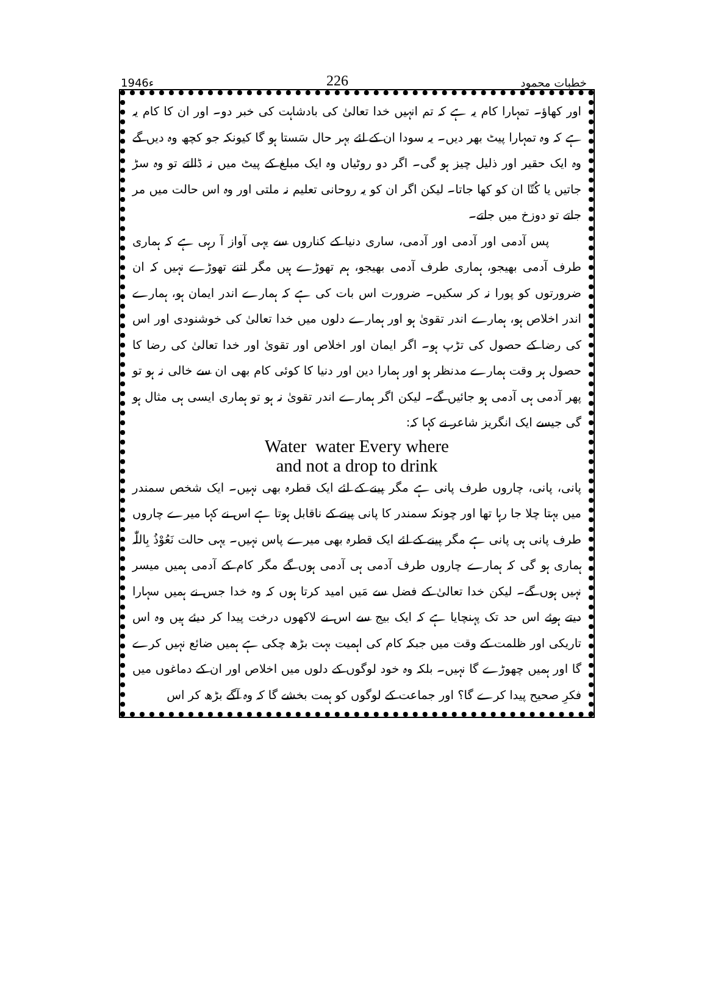1946ء 226 خطبات محمود
اور کھاؤ۔ تمہارا کام یہ ہے کہ تم انہیں خدا تعالیٰ کی بادشاہت کی خبر دو۔ اور ان کا کام یہ ہے کہ وہ تمہارا پیٹ بھر دیں۔ یہ سودا ان کے لئے بہر حال سَستا ہو گا کیونکہ جو کچھ وہ دیں گے وہ ایک حقیر اور ذلیل چیز ہو گی۔ اگر دو روٹیاں وہ ایک مبلغ کے پیٹ میں نہ ڈالتے تو وہ سڑ جاتیں یا کُتّا ان کو کھا جاتا۔ لیکن اگر ان کو یہ روحانی تعلیم نہ ملتی اور وہ اس حالت میں مر جاتے تو دوزخ میں جاتے۔
پس آدمی اور آدمی اور آدمی، ساری دنیا کے کناروں سے یہی آواز آ رہی ہے کہ ہماری طرف آدمی بھیجو، ہماری طرف آدمی بھیجو، ہم تھوڑے ہیں مگر اتنے تھوڑے نہیں کہ ان ضرورتوں کو پورا نہ کر سکیں۔ ضرورت اس بات کی ہے کہ ہمارے اندر ایمان ہو، ہمارے اندر اخلاص ہو، ہمارے اندر تقویٰ ہو اور ہمارے دلوں میں خدا تعالیٰ کی خوشنودی اور اس کی رضا کے حصول کی تڑپ ہو۔ اگر ایمان اور اخلاص اور تقویٰ اور خدا تعالیٰ کی رضا کا حصول ہر وقت ہمارے مدنظر ہو اور ہمارا دین اور دنیا کا کوئی کام بھی ان سے خالی نہ ہو تو پھر آدمی ہی آدمی ہو جائیں گے۔ لیکن اگر ہمارے اندر تقویٰ نہ ہو تو ہماری ایسی ہی مثال ہو گی جیسے ایک انگریز شاعر نے کہا کہ:
Water water Every where
and not a drop to drink
پانی، پانی، چاروں طرف پانی ہے مگر پینے کے لئے ایک قطرہ بھی نہیں۔ ایک شخص سمندر میں بہتا چلا جا رہا تھا اور چونکہ سمندر کا پانی پینے کے ناقابل ہوتا ہے اس نے کہا میرے چاروں طرف پانی ہی پانی ہے مگر پینے کے لئے ایک قطرہ بھی میرے پاس نہیں۔ یہی حالت نَعُوْذُ بِاللّٰہ ہماری ہو گی کہ ہمارے چاروں طرف آدمی ہی آدمی ہوں گے مگر کام کے آدمی ہمیں میسر نہیں ہوں گے۔ لیکن خدا تعالیٰ کے فضل سے مَیں امید کرتا ہوں کہ وہ خدا جس نے ہمیں سہارا دیتے ہوئے اس حد تک پہنچایا ہے کہ ایک بیج سے اس نے لاکھوں درخت پیدا کر دیئے ہیں وہ اس تاریکی اور ظلمت کے وقت میں جبکہ کام کی اہمیت بہت بڑھ چکی ہے ہمیں ضائع نہیں کرے گا اور ہمیں چھوڑے گا نہیں۔ بلکہ وہ خود لوگوں کے دلوں میں اخلاص اور ان کے دماغوں میں فکرِ صحیح پیدا کرے گا؟ اور جماعت کے لوگوں کو ہمت بخشے گا کہ وہ آگے بڑھ کر اس